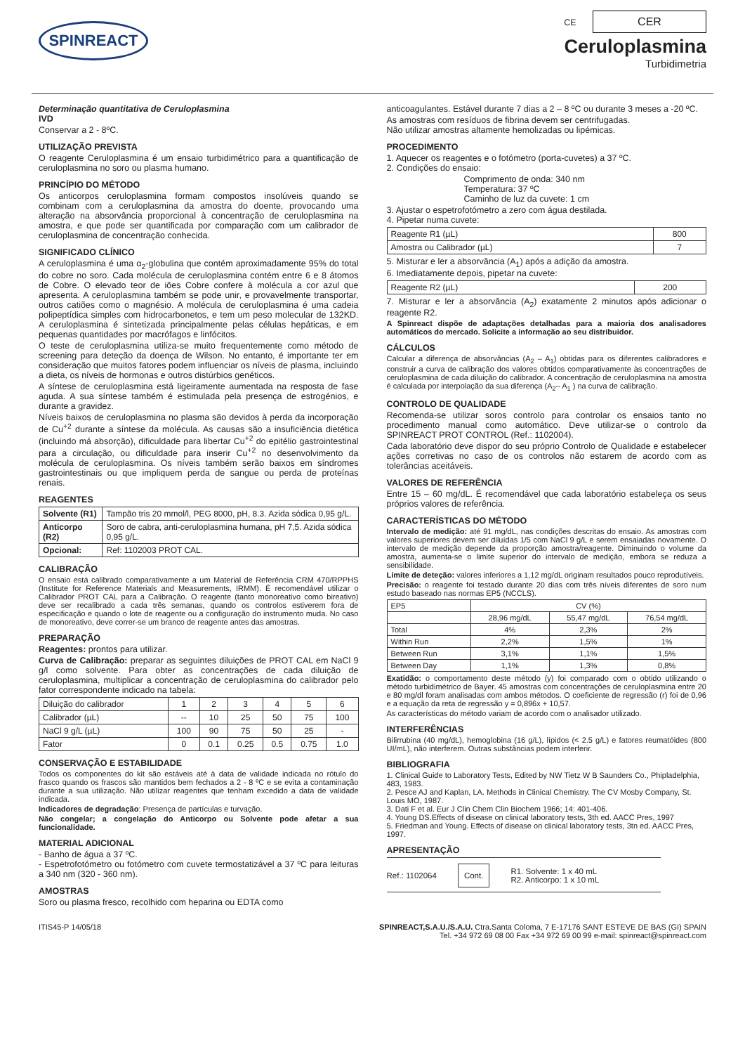SPINREACT
CE CER
Ceruloplasmina
Turbidimetria
Determinação quantitativa de Ceruloplasmina
IVD
Conservar a 2 - 8ºC.
UTILIZAÇÃO PREVISTA
O reagente Ceruloplasmina é um ensaio turbidimétrico para a quantificação de ceruloplasmina no soro ou plasma humano.
PRINCÍPIO DO MÉTODO
Os anticorpos ceruloplasmina formam compostos insolúveis quando se combinam com a ceruloplasmina da amostra do doente, provocando uma alteração na absorvância proporcional à concentração de ceruloplasmina na amostra, e que pode ser quantificada por comparação com um calibrador de ceruloplasmina de concentração conhecida.
SIGNIFICADO CLÍNICO
A ceruloplasmina é uma α<sub>2</sub>-globulina que contém aproximadamente 95% do total do cobre no soro. Cada molécula de ceruloplasmina contém entre 6 e 8 átomos de Cobre. O elevado teor de iões Cobre confere à molécula a cor azul que apresenta. A ceruloplasmina também se pode unir, e provavelmente transportar, outros catiões como o magnésio. A molécula de ceruloplasmina é uma cadeia polipeptídica simples com hidrocarbonetos, e tem um peso molecular de 132KD. A ceruloplasmina é sintetizada principalmente pelas células hepáticas, e em pequenas quantidades por macrófagos e linfócitos.
O teste de ceruloplasmina utiliza-se muito frequentemente como método de screening para deteção da doença de Wilson. No entanto, é importante ter em consideração que muitos fatores podem influenciar os níveis de plasma, incluindo a dieta, os níveis de hormonas e outros distúrbios genéticos.
A síntese de ceruloplasmina está ligeiramente aumentada na resposta de fase aguda. A sua síntese também é estimulada pela presença de estrogénios, e durante a gravidez.
Níveis baixos de ceruloplasmina no plasma são devidos à perda da incorporação de Cu<sup>+2</sup> durante a síntese da molécula. As causas são a insuficiência dietética (incluindo má absorção), dificuldade para libertar Cu<sup>+2</sup> do epitélio gastrointestinal para a circulação, ou dificuldade para inserir Cu<sup>+2</sup> no desenvolvimento da molécula de ceruloplasmina. Os níveis também serão baixos em síndromes gastrointestinais ou que impliquem perda de sangue ou perda de proteínas renais.
REAGENTES
| Solvente (R1) | Tampão tris 20 mmol/l, PEG 8000, pH, 8.3. Azida sódica 0,95 g/L. |
| Anticorpo (R2) | Soro de cabra, anti-ceruloplasmina humana, pH 7,5. Azida sódica 0,95 g/L. |
| Opcional: | Ref: 1102003 PROT CAL. |
CALIBRAÇÃO
O ensaio está calibrado comparativamente a um Material de Referência CRM 470/RPPHS (Institute for Reference Materials and Measurements, IRMM). É recomendável utilizar o Calibrador PROT CAL para a Calibração. O reagente (tanto monoreativo como bireativo) deve ser recalibrado a cada três semanas, quando os controlos estiverem fora de especificação e quando o lote de reagente ou a configuração do instrumento muda. No caso de monoreativo, deve correr-se um branco de reagente antes das amostras.
PREPARAÇÃO
Reagentes: prontos para utilizar.
Curva de Calibração: preparar as seguintes diluições de PROT CAL em NaCl 9 g/l como solvente. Para obter as concentrações de cada diluição de ceruloplasmina, multiplicar a concentração de ceruloplasmina do calibrador pelo fator correspondente indicado na tabela:
| Diluição do calibrador | 1 | 2 | 3 | 4 | 5 | 6 |
| Calibrador (µL) | -- | 10 | 25 | 50 | 75 | 100 |
| NaCl 9 g/L (µL) | 100 | 90 | 75 | 50 | 25 | - |
| Fator | 0 | 0.1 | 0.25 | 0.5 | 0.75 | 1.0 |
CONSERVAÇÃO E ESTABILIDADE
Todos os componentes do kit são estáveis até à data de validade indicada no rótulo do frasco quando os frascos são mantidos bem fechados a 2 - 8 ºC e se evita a contaminação durante a sua utilização. Não utilizar reagentes que tenham excedido a data de validade indicada.
Indicadores de degradação: Presença de partículas e turvação.
Não congelar; a congelação do Anticorpo ou Solvente pode afetar a sua funcionalidade.
MATERIAL ADICIONAL
- Banho de água a 37 ºC.
- Espetrofotómetro ou fotómetro com cuvete termostatizável a 37 ºC para leituras a 340 nm (320 - 360 nm).
AMOSTRAS
Soro ou plasma fresco, recolhido com heparina ou EDTA como
anticoagulantes. Estável durante 7 dias a 2 – 8 ºC ou durante 3 meses a -20 ºC.
As amostras com resíduos de fibrina devem ser centrifugadas.
Não utilizar amostras altamente hemolizadas ou lipémicas.
PROCEDIMENTO
1. Aquecer os reagentes e o fotómetro (porta-cuvetes) a 37 ºC.
2. Condições do ensaio:
Comprimento de onda: 340 nm
Temperatura: 37 ºC
Caminho de luz da cuvete: 1 cm
3. Ajustar o espetrofotómetro a zero com água destilada.
4. Pipetar numa cuvete:
| Reagente R1 (µL) | 800 |
| Amostra ou Calibrador (µL) | 7 |
5. Misturar e ler a absorvância (A<sub>1</sub>) após a adição da amostra.
6. Imediatamente depois, pipetar na cuvete:
| Reagente R2 (µL) | 200 |
7. Misturar e ler a absorvância (A<sub>2</sub>) exatamente 2 minutos após adicionar o reagente R2.
A Spinreact dispõe de adaptações detalhadas para a maioria dos analisadores automáticos do mercado. Solicite a informação ao seu distribuidor.
CÁLCULOS
Calcular a diferença de absorvâncias (A<sub>2</sub> – A<sub>1</sub>) obtidas para os diferentes calibradores e construir a curva de calibração dos valores obtidos comparativamente às concentrações de ceruloplasmina de cada diluição do calibrador. A concentração de ceruloplasmina na amostra é calculada por interpolação da sua diferença (A<sub>2</sub>– A<sub>1</sub> ) na curva de calibração.
CONTROLO DE QUALIDADE
Recomenda-se utilizar soros controlo para controlar os ensaios tanto no procedimento manual como automático. Deve utilizar-se o controlo da SPINREACT PROT CONTROL (Ref.: 1102004).
Cada laboratório deve dispor do seu próprio Controlo de Qualidade e estabelecer ações corretivas no caso de os controlos não estarem de acordo com as tolerâncias aceitáveis.
VALORES DE REFERÊNCIA
Entre 15 – 60 mg/dL. É recomendável que cada laboratório estabeleça os seus próprios valores de referência.
CARACTERÍSTICAS DO MÉTODO
Intervalo de medição: até 91 mg/dL, nas condições descritas do ensaio. As amostras com valores superiores devem ser diluídas 1/5 com NaCl 9 g/L e serem ensaiadas novamente. O intervalo de medição depende da proporção amostra/reagente. Diminuindo o volume da amostra, aumenta-se o limite superior do intervalo de medição, embora se reduza a sensibilidade.
Limite de deteção: valores inferiores a 1,12 mg/dL originam resultados pouco reprodutíveis.
Precisão: o reagente foi testado durante 20 dias com três níveis diferentes de soro num estudo baseado nas normas EP5 (NCCLS).
| EP5 | CV (%) | | |
| --- | --- | --- | --- |
| | 28,96 mg/dL | 55,47 mg/dL | 76,54 mg/dL |
| Total | 4% | 2,3% | 2% |
| Within Run | 2,2% | 1,5% | 1% |
| Between Run | 3,1% | 1,1% | 1,5% |
| Between Day | 1,1% | 1,3% | 0,8% |
Exatidão: o comportamento deste método (y) foi comparado com o obtido utilizando o método turbidimétrico de Bayer. 45 amostras com concentrações de ceruloplasmina entre 20 e 80 mg/dl foram analisadas com ambos métodos. O coeficiente de regressão (r) foi de 0,96 e a equação da reta de regressão y = 0,896x + 10,57.
As características do método variam de acordo com o analisador utilizado.
INTERFERÊNCIAS
Bilirrubina (40 mg/dL), hemoglobina (16 g/L), lípidos (< 2.5 g/L) e fatores reumatóides (800 UI/mL), não interferem. Outras substâncias podem interferir.
BIBLIOGRAFIA
1. Clinical Guide to Laboratory Tests, Edited by NW Tietz W B Saunders Co., Phipladelphia, 483, 1983.
2. Pesce AJ and Kaplan, LA. Methods in Clinical Chemistry. The CV Mosby Company, St. Louis MO, 1987.
3. Dati F et al. Eur J Clin Chem Clin Biochem 1966; 14: 401-406.
4. Young DS.Effects of disease on clinical laboratory tests, 3th ed. AACC Pres, 1997
5. Friedman and Young. Effects of disease on clinical laboratory tests, 3tn ed. AACC Pres, 1997.
APRESENTAÇÃO
Ref.: 1102064 Cont. R1. Solvente: 1 x 40 mL
R2. Anticorpo: 1 x 10 mL
ITIS45-P 14/05/18 SPINREACT,S.A.U./S.A.U. Ctra.Santa Coloma, 7 E-17176 SANT ESTEVE DE BAS (GI) SPAIN
Tel. +34 972 69 08 00 Fax +34 972 69 00 99 e-mail: spinreact@spinreact.com